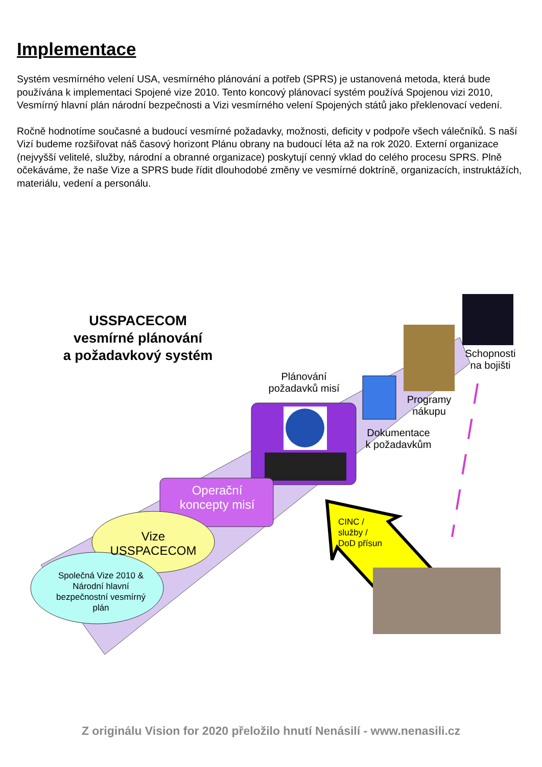Implementace
Systém vesmírného velení USA, vesmírného plánování a potřeb (SPRS) je ustanovená metoda, která bude používána k implementaci Spojené vize 2010. Tento koncový plánovací systém používá Spojenou vizi 2010, Vesmírný hlavní plán národní bezpečnosti a Vizi vesmírného velení Spojených států jako překlenovací vedení.
Ročně hodnotíme současné a budoucí vesmírné požadavky, možnosti, deficity v podpoře všech válečníků. S naší Vizí budeme rozšiřovat náš časový horizont Plánu obrany na budoucí léta až na rok 2020. Externí organizace (nejvyšší velitelé, služby, národní a obranné organizace) poskytují cenný vklad do celého procesu SPRS. Plně očekáváme, že naše Vize a SPRS bude řídit dlouhodobé změny ve vesmírné doktríně, organizacích, instruktážích, materiálu, vedení a personálu.
USSPACECOM
vesmírné plánování
a požadavkový systém
Plánování
požadavků misí
Schopnosti
na bojišti
Programy
nákupu
Dokumentace
k požadavkům
Operační
koncepty misí
Vize
USSPACECOM
Společná Vize 2010 & Národní hlavní bezpečnostní vesmírný plán
CINC /
služby /
DoD přísun
Z originálu Vision for 2020 přeložilo hnutí Nenásilí - www.nenasili.cz